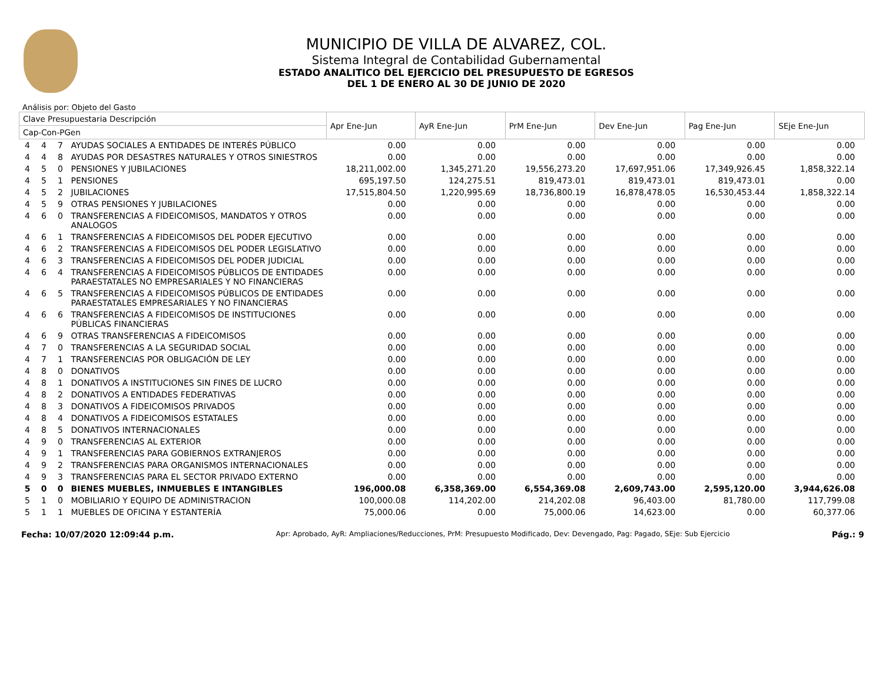MUNICIPIO DE VILLA DE ALVAREZ, COL.
Sistema Integral de Contabilidad Gubernamental
ESTADO ANALITICO DEL EJERCICIO DEL PRESUPUESTO DE EGRESOS
DEL 1 DE ENERO AL 30 DE JUNIO DE 2020
Análisis por: Objeto del Gasto
| Clave Presupuestaria Descripción | | | | Apr Ene-Jun | AyR Ene-Jun | PrM Ene-Jun | Dev Ene-Jun | Pag Ene-Jun | SEje Ene-Jun |
| --- | --- | --- | --- | --- | --- | --- | --- | --- | --- |
| Cap-Con-PGen | | | | | | | | | |
| 4 | 4 | 7 | AYUDAS SOCIALES A ENTIDADES DE INTERÉS PÚBLICO | 0.00 | 0.00 | 0.00 | 0.00 | 0.00 | 0.00 |
| 4 | 4 | 8 | AYUDAS POR DESASTRES NATURALES Y OTROS SINIESTROS | 0.00 | 0.00 | 0.00 | 0.00 | 0.00 | 0.00 |
| 4 | 5 | 0 | PENSIONES Y JUBILACIONES | 18,211,002.00 | 1,345,271.20 | 19,556,273.20 | 17,697,951.06 | 17,349,926.45 | 1,858,322.14 |
| 4 | 5 | 1 | PENSIONES | 695,197.50 | 124,275.51 | 819,473.01 | 819,473.01 | 819,473.01 | 0.00 |
| 4 | 5 | 2 | JUBILACIONES | 17,515,804.50 | 1,220,995.69 | 18,736,800.19 | 16,878,478.05 | 16,530,453.44 | 1,858,322.14 |
| 4 | 5 | 9 | OTRAS PENSIONES Y JUBILACIONES | 0.00 | 0.00 | 0.00 | 0.00 | 0.00 | 0.00 |
| 4 | 6 | 0 | TRANSFERENCIAS A FIDEICOMISOS, MANDATOS Y OTROS ANALOGOS | 0.00 | 0.00 | 0.00 | 0.00 | 0.00 | 0.00 |
| 4 | 6 | 1 | TRANSFERENCIAS A FIDEICOMISOS DEL PODER EJECUTIVO | 0.00 | 0.00 | 0.00 | 0.00 | 0.00 | 0.00 |
| 4 | 6 | 2 | TRANSFERENCIAS A FIDEICOMISOS DEL PODER LEGISLATIVO | 0.00 | 0.00 | 0.00 | 0.00 | 0.00 | 0.00 |
| 4 | 6 | 3 | TRANSFERENCIAS A FIDEICOMISOS DEL PODER JUDICIAL | 0.00 | 0.00 | 0.00 | 0.00 | 0.00 | 0.00 |
| 4 | 6 | 4 | TRANSFERENCIAS A FIDEICOMISOS PÚBLICOS DE ENTIDADES PARAESTATALES NO EMPRESARIALES Y NO FINANCIERAS | 0.00 | 0.00 | 0.00 | 0.00 | 0.00 | 0.00 |
| 4 | 6 | 5 | TRANSFERENCIAS A FIDEICOMISOS PÚBLICOS DE ENTIDADES PARAESTATALES EMPRESARIALES Y NO FINANCIERAS | 0.00 | 0.00 | 0.00 | 0.00 | 0.00 | 0.00 |
| 4 | 6 | 6 | TRANSFERENCIAS A FIDEICOMISOS DE INSTITUCIONES PÚBLICAS FINANCIERAS | 0.00 | 0.00 | 0.00 | 0.00 | 0.00 | 0.00 |
| 4 | 6 | 9 | OTRAS TRANSFERENCIAS A FIDEICOMISOS | 0.00 | 0.00 | 0.00 | 0.00 | 0.00 | 0.00 |
| 4 | 7 | 0 | TRANSFERENCIAS A LA SEGURIDAD SOCIAL | 0.00 | 0.00 | 0.00 | 0.00 | 0.00 | 0.00 |
| 4 | 7 | 1 | TRANSFERENCIAS POR OBLIGACIÓN DE LEY | 0.00 | 0.00 | 0.00 | 0.00 | 0.00 | 0.00 |
| 4 | 8 | 0 | DONATIVOS | 0.00 | 0.00 | 0.00 | 0.00 | 0.00 | 0.00 |
| 4 | 8 | 1 | DONATIVOS A INSTITUCIONES SIN FINES DE LUCRO | 0.00 | 0.00 | 0.00 | 0.00 | 0.00 | 0.00 |
| 4 | 8 | 2 | DONATIVOS A ENTIDADES FEDERATIVAS | 0.00 | 0.00 | 0.00 | 0.00 | 0.00 | 0.00 |
| 4 | 8 | 3 | DONATIVOS A FIDEICOMISOS PRIVADOS | 0.00 | 0.00 | 0.00 | 0.00 | 0.00 | 0.00 |
| 4 | 8 | 4 | DONATIVOS A FIDEICOMISOS ESTATALES | 0.00 | 0.00 | 0.00 | 0.00 | 0.00 | 0.00 |
| 4 | 8 | 5 | DONATIVOS INTERNACIONALES | 0.00 | 0.00 | 0.00 | 0.00 | 0.00 | 0.00 |
| 4 | 9 | 0 | TRANSFERENCIAS AL EXTERIOR | 0.00 | 0.00 | 0.00 | 0.00 | 0.00 | 0.00 |
| 4 | 9 | 1 | TRANSFERENCIAS PARA GOBIERNOS EXTRANJEROS | 0.00 | 0.00 | 0.00 | 0.00 | 0.00 | 0.00 |
| 4 | 9 | 2 | TRANSFERENCIAS PARA ORGANISMOS INTERNACIONALES | 0.00 | 0.00 | 0.00 | 0.00 | 0.00 | 0.00 |
| 4 | 9 | 3 | TRANSFERENCIAS PARA EL SECTOR PRIVADO EXTERNO | 0.00 | 0.00 | 0.00 | 0.00 | 0.00 | 0.00 |
| 5 | 0 | 0 | BIENES MUEBLES, INMUEBLES E INTANGIBLES | 196,000.08 | 6,358,369.00 | 6,554,369.08 | 2,609,743.00 | 2,595,120.00 | 3,944,626.08 |
| 5 | 1 | 0 | MOBILIARIO Y EQUIPO DE ADMINISTRACION | 100,000.08 | 114,202.00 | 214,202.08 | 96,403.00 | 81,780.00 | 117,799.08 |
| 5 | 1 | 1 | MUEBLES DE OFICINA Y ESTANTERÍA | 75,000.06 | 0.00 | 75,000.06 | 14,623.00 | 0.00 | 60,377.06 |
Fecha: 10/07/2020 12:09:44 p.m. Apr: Aprobado, AyR: Ampliaciones/Reducciones, PrM: Presupuesto Modificado, Dev: Devengado, Pag: Pagado, SEje: Sub Ejercicio Pág.: 9